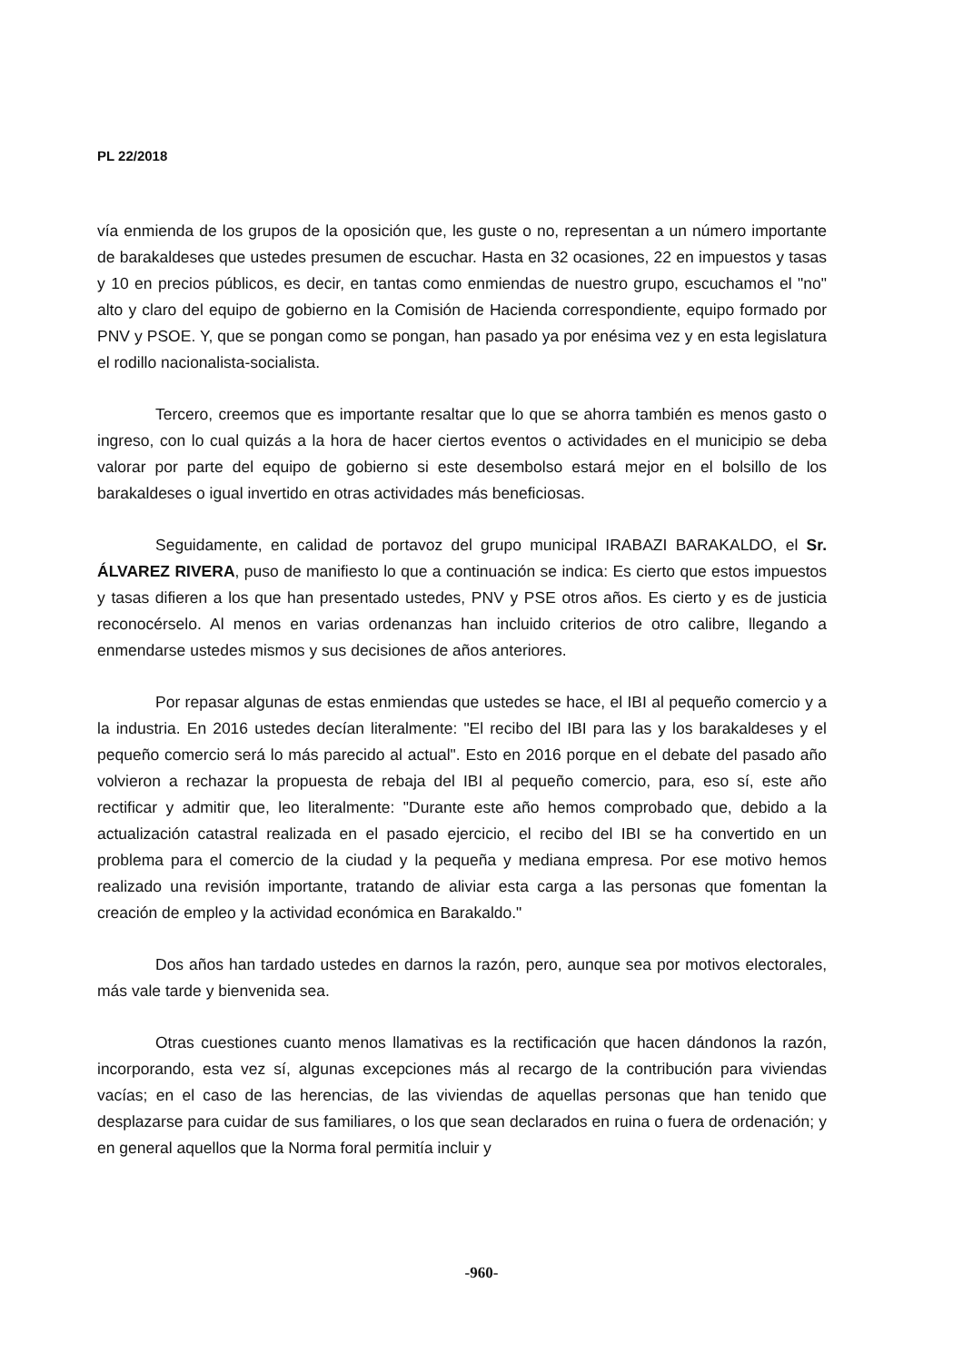PL 22/2018
vía enmienda de los grupos de la oposición que, les guste o no, representan a un número importante de barakaldeses que ustedes presumen de escuchar. Hasta en 32 ocasiones, 22 en impuestos y tasas y 10 en precios públicos, es decir, en tantas como enmiendas de nuestro grupo, escuchamos el "no" alto y claro del equipo de gobierno en la Comisión de Hacienda correspondiente, equipo formado por PNV y PSOE. Y, que se pongan como se pongan, han pasado ya por enésima vez y en esta legislatura el rodillo nacionalista-socialista.
Tercero, creemos que es importante resaltar que lo que se ahorra también es menos gasto o ingreso, con lo cual quizás a la hora de hacer ciertos eventos o actividades en el municipio se deba valorar por parte del equipo de gobierno si este desembolso estará mejor en el bolsillo de los barakaldeses o igual invertido en otras actividades más beneficiosas.
Seguidamente, en calidad de portavoz del grupo municipal IRABAZI BARAKALDO, el Sr. ÁLVAREZ RIVERA, puso de manifiesto lo que a continuación se indica: Es cierto que estos impuestos y tasas difieren a los que han presentado ustedes, PNV y PSE otros años. Es cierto y es de justicia reconocérselo. Al menos en varias ordenanzas han incluido criterios de otro calibre, llegando a enmendarse ustedes mismos y sus decisiones de años anteriores.
Por repasar algunas de estas enmiendas que ustedes se hace, el IBI al pequeño comercio y a la industria. En 2016 ustedes decían literalmente: "El recibo del IBI para las y los barakaldeses y el pequeño comercio será lo más parecido al actual". Esto en 2016 porque en el debate del pasado año volvieron a rechazar la propuesta de rebaja del IBI al pequeño comercio, para, eso sí, este año rectificar y admitir que, leo literalmente: "Durante este año hemos comprobado que, debido a la actualización catastral realizada en el pasado ejercicio, el recibo del IBI se ha convertido en un problema para el comercio de la ciudad y la pequeña y mediana empresa. Por ese motivo hemos realizado una revisión importante, tratando de aliviar esta carga a las personas que fomentan la creación de empleo y la actividad económica en Barakaldo."
Dos años han tardado ustedes en darnos la razón, pero, aunque sea por motivos electorales, más vale tarde y bienvenida sea.
Otras cuestiones cuanto menos llamativas es la rectificación que hacen dándonos la razón, incorporando, esta vez sí, algunas excepciones más al recargo de la contribución para viviendas vacías; en el caso de las herencias, de las viviendas de aquellas personas que han tenido que desplazarse para cuidar de sus familiares, o los que sean declarados en ruina o fuera de ordenación; y en general aquellos que la Norma foral permitía incluir y
-960-